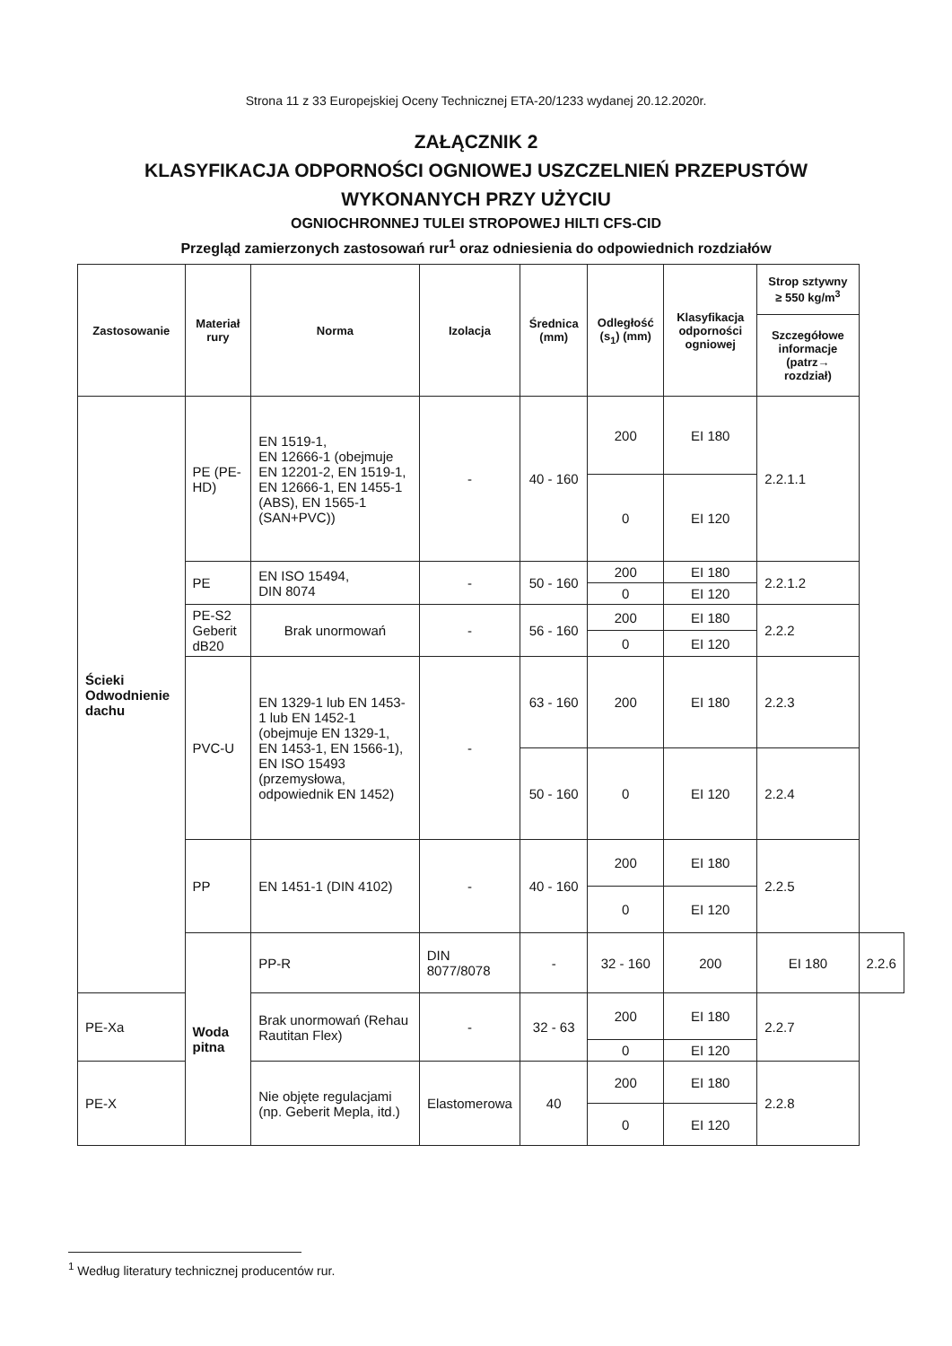Strona 11 z 33 Europejskiej Oceny Technicznej ETA-20/1233 wydanej 20.12.2020r.
ZAŁĄCZNIK 2
KLASYFIKACJA ODPORNOŚCI OGNIOWEJ USZCZELNIEŃ PRZEPUSTÓW
WYKONANYCH PRZY UŻYCIU
OGNIOCHRONNEJ TULEI STROPOWEJ HILTI CFS-CID
Przegląd zamierzonych zastosowań rur<sup>1</sup> oraz odniesienia do odpowiednich rozdziałów
| Zastosowanie | Materiał rury | Norma | Izolacja | Średnica (mm) | Odległość (s<sub>1</sub>) (mm) | Klasyfikacja odporności ogniowej | Strop sztywny ≥ 550 kg/m<sup>3</sup> | |
| --- | --- | --- | --- | --- | --- | --- | --- | --- |
| | | | | | | | Szczegółowe informacje (patrz→ rozdział) | |
| Ścieki Odwodnienie dachu | PE (PE-HD) | EN 1519-1, EN 12666-1 (obejmuje EN 12201-2, EN 1519-1, EN 12666-1, EN 1455-1 (ABS), EN 1565-1 (SAN+PVC)) | - | 40 - 160 | 200 | EI 180 | 2.2.1.1 | |
| | | | | | 0 | EI 120 | | |
| | PE | EN ISO 15494, DIN 8074 | - | 50 - 160 | 200 | EI 180 | 2.2.1.2 | |
| | | | | | 0 | EI 120 | | |
| | PE-S2 Geberit dB20 | Brak unormowań | - | 56 - 160 | 200 | EI 180 | 2.2.2 | |
| | | | | | 0 | EI 120 | | |
| | PVC-U | EN 1329-1 lub EN 1453-1 lub EN 1452-1 (obejmuje EN 1329-1, EN 1453-1, EN 1566-1), EN ISO 15493 (przemysłowa, odpowiednik EN 1452) | - | 63 - 160 | 200 | EI 180 | 2.2.3 | |
| | | | | 50 - 160 | 0 | EI 120 | 2.2.4 | |
| | PP | EN 1451-1 (DIN 4102) | - | 40 - 160 | 200 | EI 180 | 2.2.5 | |
| | | | | | 0 | EI 120 | | |
| | Woda pitna | PP-R | DIN 8077/8078 | - | 32 - 160 | 200 | EI 180 | 2.2.6 |
| PE-Xa | | Brak unormowań (Rehau Rautitan Flex) | - | 32 - 63 | 200 | EI 180 | 2.2.7 | |
| | | | | | 0 | EI 120 | | |
| PE-X | | Nie objęte regulacjami (np. Geberit Mepla, itd.) | Elastomerowa | 40 | 200 | EI 180 | 2.2.8 | |
| | | | | | 0 | EI 120 | | |
<sup>1</sup> Według literatury technicznej producentów rur.